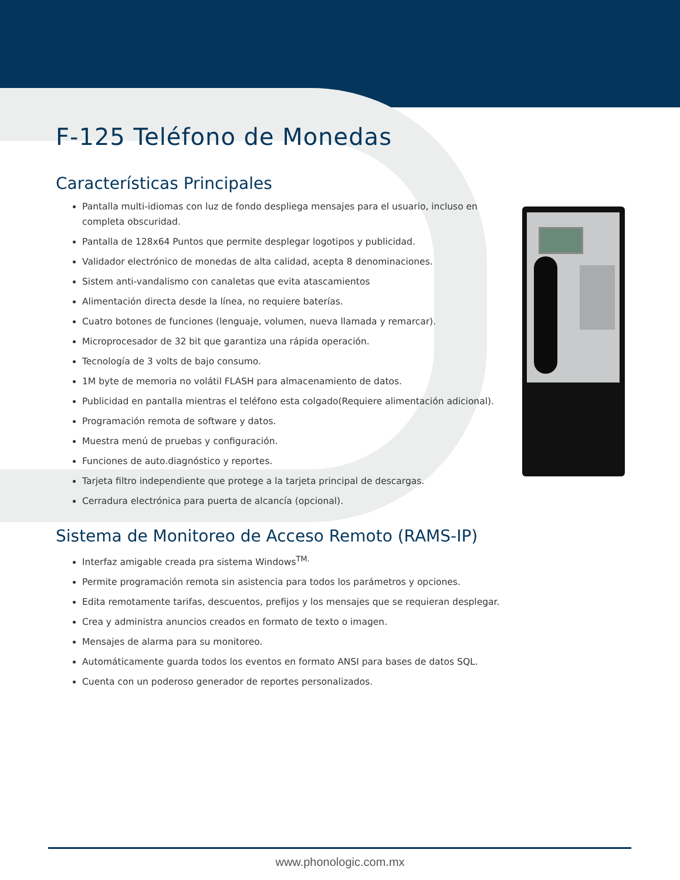F-125 Teléfono de Monedas
Características Principales
Pantalla multi-idiomas con luz de fondo despliega mensajes para el usuario, incluso en completa obscuridad.
Pantalla de 128x64 Puntos que permite desplegar logotipos y publicidad.
Validador electrónico de monedas de alta calidad, acepta 8 denominaciones.
Sistem anti-vandalismo con canaletas que evita atascamientos
Alimentación directa desde la línea, no requiere baterías.
Cuatro botones de funciones (lenguaje, volumen, nueva llamada y remarcar).
Microprocesador de 32 bit que garantiza una rápida operación.
Tecnología de 3 volts de bajo consumo.
1M byte de memoria no volátil FLASH para almacenamiento de datos.
Publicidad en pantalla mientras el teléfono esta colgado(Requiere alimentación adicional).
Programación remota de software y datos.
Muestra menú de pruebas y configuración.
Funciones de auto.diagnóstico y reportes.
Tarjeta filtro independiente que protege a la tarjeta principal de descargas.
Cerradura electrónica para puerta de alcancía (opcional).
Sistema de Monitoreo de Acceso Remoto (RAMS-IP)
Interfaz amigable creada pra sistema Windows<sup>TM.</sup>
Permite programación remota sin asistencia para todos los parámetros y opciones.
Edita remotamente tarifas, descuentos, prefijos y los mensajes que se requieran desplegar.
Crea y administra anuncios creados en formato de texto o imagen.
Mensajes de alarma para su monitoreo.
Automáticamente guarda todos los eventos en formato ANSI para bases de datos SQL.
Cuenta con un poderoso generador de reportes personalizados.
www.phonologic.com.mx